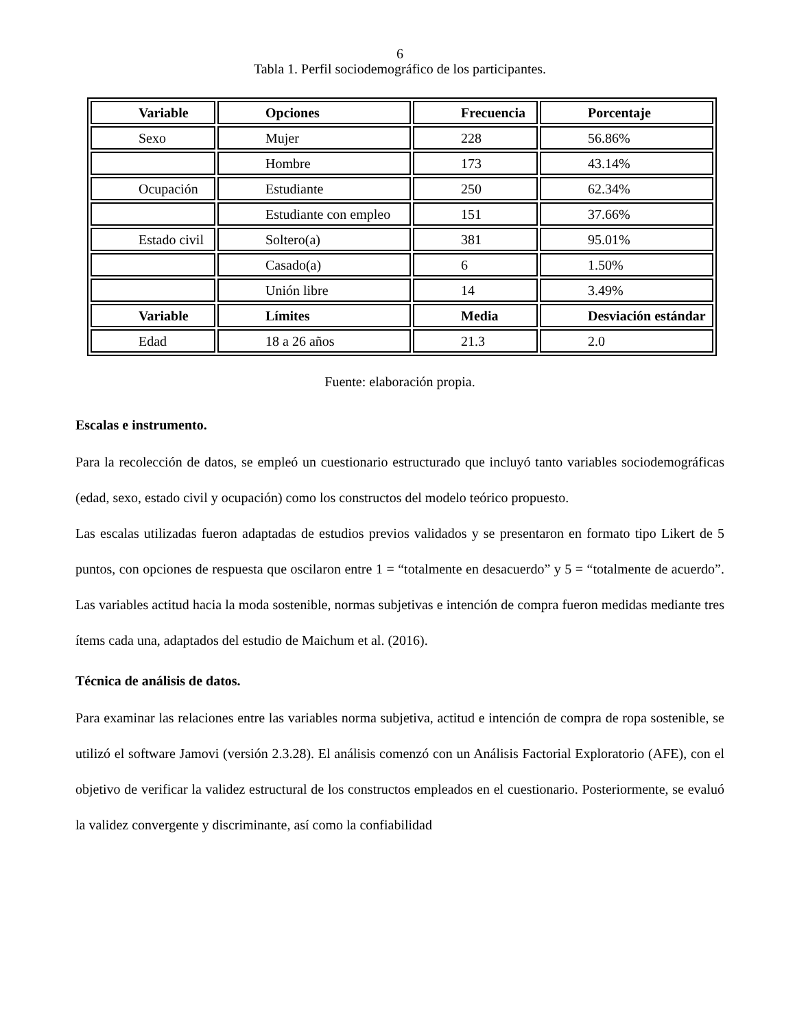6
Tabla 1. Perfil sociodemográfico de los participantes.
| Variable | Opciones | Frecuencia | Porcentaje |
| --- | --- | --- | --- |
| Sexo | Mujer | 228 | 56.86% |
| | Hombre | 173 | 43.14% |
| Ocupación | Estudiante | 250 | 62.34% |
| | Estudiante con empleo | 151 | 37.66% |
| Estado civil | Soltero(a) | 381 | 95.01% |
| | Casado(a) | 6 | 1.50% |
| | Unión libre | 14 | 3.49% |
| Variable | Límites | Media | Desviación estándar |
| Edad | 18 a 26 años | 21.3 | 2.0 |
Fuente: elaboración propia.
Escalas e instrumento.
Para la recolección de datos, se empleó un cuestionario estructurado que incluyó tanto variables sociodemográficas (edad, sexo, estado civil y ocupación) como los constructos del modelo teórico propuesto.
Las escalas utilizadas fueron adaptadas de estudios previos validados y se presentaron en formato tipo Likert de 5 puntos, con opciones de respuesta que oscilaron entre 1 = “totalmente en desacuerdo” y 5 = “totalmente de acuerdo”. Las variables actitud hacia la moda sostenible, normas subjetivas e intención de compra fueron medidas mediante tres ítems cada una, adaptados del estudio de Maichum et al. (2016).
Técnica de análisis de datos.
Para examinar las relaciones entre las variables norma subjetiva, actitud e intención de compra de ropa sostenible, se utilizó el software Jamovi (versión 2.3.28). El análisis comenzó con un Análisis Factorial Exploratorio (AFE), con el objetivo de verificar la validez estructural de los constructos empleados en el cuestionario. Posteriormente, se evaluó la validez convergente y discriminante, así como la confiabilidad